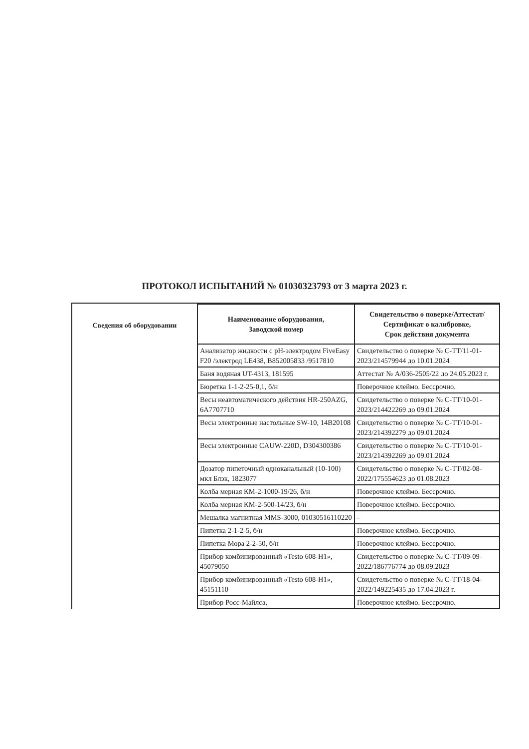ПРОТОКОЛ ИСПЫТАНИЙ № 01030323793 от 3 марта 2023 г.
Сведения об оборудовании
| Наименование оборудования, Заводской номер | Свидетельство о поверке/Аттестат/Сертификат о калибровке, Срок действия документа |
| --- | --- |
| Анализатор жидкости с pH-электродом FiveEasy F20 /электрод LE438, B852005833 /9517810 | Свидетельство о поверке № С-ТТ/11-01-2023/214579944 до 10.01.2024 |
| Баня водяная UT-4313, 181595 | Аттестат № А/036-2505/22 до 24.05.2023 г. |
| Бюретка 1-1-2-25-0,1, б/н | Поверочное клеймо. Бессрочно. |
| Весы неавтоматического действия HR-250AZG, 6A7707710 | Свидетельство о поверке № С-ТТ/10-01-2023/214422269 до 09.01.2024 |
| Весы электронные настольные SW-10, 14B20108 | Свидетельство о поверке № С-ТТ/10-01-2023/214392279 до 09.01.2024 |
| Весы электронные CAUW-220D, D304300386 | Свидетельство о поверке № С-ТТ/10-01-2023/214392269 до 09.01.2024 |
| Дозатор пипеточный одноканальный (10-100) мкл Блэк, 1823077 | Свидетельство о поверке № С-ТТ/02-08-2022/175554623 до 01.08.2023 |
| Колба мерная КМ-2-1000-19/26, б/н | Поверочное клеймо. Бессрочно. |
| Колба мерная КМ-2-500-14/23, б/н | Поверочное клеймо. Бессрочно. |
| Мешалка магнитная MMS-3000, 01030516110220 | - |
| Пипетка 2-1-2-5, б/н | Поверочное клеймо. Бессрочно. |
| Пипетка Мора 2-2-50, б/н | Поверочное клеймо. Бессрочно. |
| Прибор комбинированный «Testo 608-H1», 45079050 | Свидетельство о поверке № С-ТТ/09-09-2022/186776774 до 08.09.2023 |
| Прибор комбинированный «Testo 608-H1», 45151110 | Свидетельство о поверке № С-ТТ/18-04-2022/149225435 до 17.04.2023 г. |
| Прибор Росс-Майлса, | Поверочное клеймо. Бессрочно. |